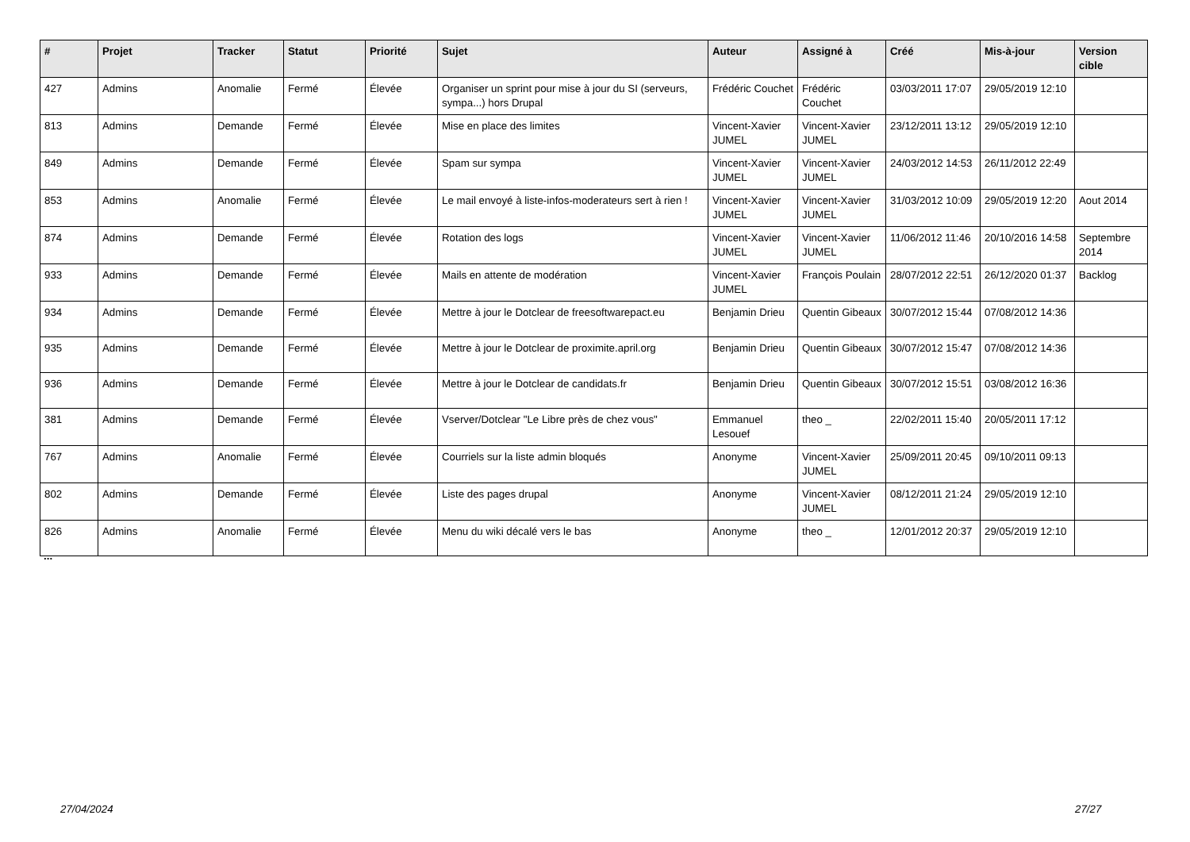| # | Projet | Tracker | Statut | Priorité | Sujet | Auteur | Assigné à | Créé | Mis-à-jour | Version cible |
| --- | --- | --- | --- | --- | --- | --- | --- | --- | --- | --- |
| 427 | Admins | Anomalie | Fermé | Élevée | Organiser un sprint pour mise à jour du SI (serveurs, sympa...) hors Drupal | Frédéric Couchet | Frédéric Couchet | 03/03/2011 17:07 | 29/05/2019 12:10 | |
| 813 | Admins | Demande | Fermé | Élevée | Mise en place des limites | Vincent-Xavier JUMEL | Vincent-Xavier JUMEL | 23/12/2011 13:12 | 29/05/2019 12:10 | |
| 849 | Admins | Demande | Fermé | Élevée | Spam sur sympa | Vincent-Xavier JUMEL | Vincent-Xavier JUMEL | 24/03/2012 14:53 | 26/11/2012 22:49 | |
| 853 | Admins | Anomalie | Fermé | Élevée | Le mail envoyé à liste-infos-moderateurs sert à rien ! | Vincent-Xavier JUMEL | Vincent-Xavier JUMEL | 31/03/2012 10:09 | 29/05/2019 12:20 | Aout 2014 |
| 874 | Admins | Demande | Fermé | Élevée | Rotation des logs | Vincent-Xavier JUMEL | Vincent-Xavier JUMEL | 11/06/2012 11:46 | 20/10/2016 14:58 | Septembre 2014 |
| 933 | Admins | Demande | Fermé | Élevée | Mails en attente de modération | Vincent-Xavier JUMEL | François Poulain | 28/07/2012 22:51 | 26/12/2020 01:37 | Backlog |
| 934 | Admins | Demande | Fermé | Élevée | Mettre à jour le Dotclear de freesoftwarepact.eu | Benjamin Drieu | Quentin Gibeaux | 30/07/2012 15:44 | 07/08/2012 14:36 | |
| 935 | Admins | Demande | Fermé | Élevée | Mettre à jour le Dotclear de proximite.april.org | Benjamin Drieu | Quentin Gibeaux | 30/07/2012 15:47 | 07/08/2012 14:36 | |
| 936 | Admins | Demande | Fermé | Élevée | Mettre à jour le Dotclear de candidats.fr | Benjamin Drieu | Quentin Gibeaux | 30/07/2012 15:51 | 03/08/2012 16:36 | |
| 381 | Admins | Demande | Fermé | Élevée | Vserver/Dotclear "Le Libre près de chez vous" | Emmanuel Lesouef | theo _ | 22/02/2011 15:40 | 20/05/2011 17:12 | |
| 767 | Admins | Anomalie | Fermé | Élevée | Courriels sur la liste admin bloqués | Anonyme | Vincent-Xavier JUMEL | 25/09/2011 20:45 | 09/10/2011 09:13 | |
| 802 | Admins | Demande | Fermé | Élevée | Liste des pages drupal | Anonyme | Vincent-Xavier JUMEL | 08/12/2011 21:24 | 29/05/2019 12:10 | |
| 826 | Admins | Anomalie | Fermé | Élevée | Menu du wiki décalé vers le bas | Anonyme | theo _ | 12/01/2012 20:37 | 29/05/2019 12:10 | |
...
27/04/2024 27/27